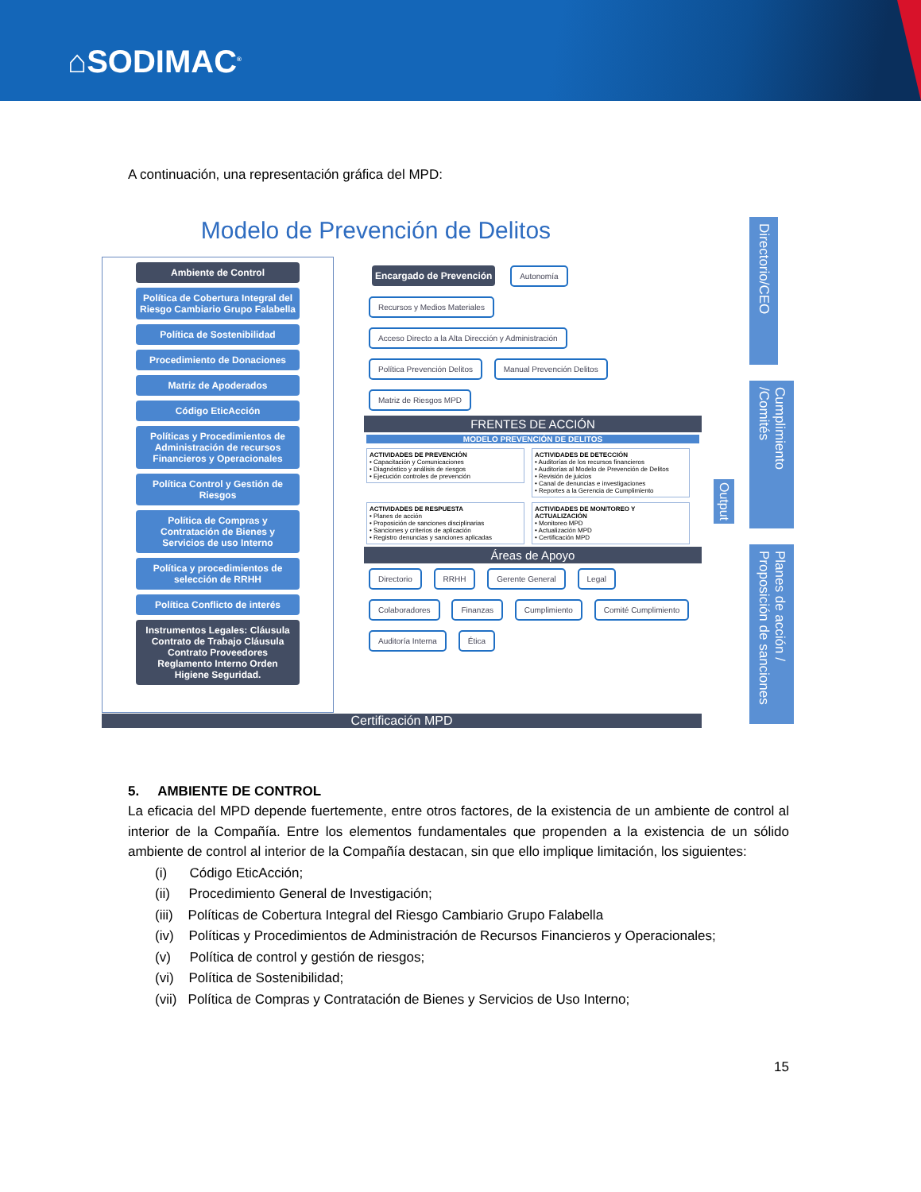⌂SODIMAC<sup>®</sup>
A continuación, una representación gráfica del MPD:
Modelo de Prevención de Delitos
Ambiente de Control
Política de Cobertura Integral del Riesgo Cambiario Grupo Falabella
Política de Sostenibilidad
Procedimiento de Donaciones
Matriz de Apoderados
Código EticAcción
Políticas y Procedimientos de Administración de recursos Financieros y Operacionales
Política Control y Gestión de Riesgos
Política de Compras y Contratación de Bienes y Servicios de uso Interno
Política y procedimientos de selección de RRHH
Política Conflicto de interés
Instrumentos Legales: Cláusula Contrato de Trabajo Cláusula Contrato Proveedores Reglamento Interno Orden Higiene Seguridad.
Encargado de Prevención
Autonomía Recursos y Medios Materiales Acceso Directo a la Alta Dirección y Administración
Política Prevención Delitos Manual Prevención Delitos Matriz de Riesgos MPD
FRENTES DE ACCIÓN
MODELO PREVENCIÓN DE DELITOS
ACTIVIDADES DE PREVENCIÓN
• Capacitación y Comunicaciones
• Diagnóstico y análisis de riesgos
• Ejecución controles de prevención
ACTIVIDADES DE DETECCIÓN
• Auditorías de los recursos financieros
• Auditorías al Modelo de Prevención de Delitos
• Revisión de juicios
• Canal de denuncias e investigaciones
• Reportes a la Gerencia de Cumplimiento
ACTIVIDADES DE RESPUESTA
• Planes de acción
• Proposición de sanciones disciplinarias
• Sanciones y criterios de aplicación
• Registro denuncias y sanciones aplicadas
ACTIVIDADES DE MONITOREO Y ACTUALIZACIÓN
• Monitoreo MPD
• Actualización MPD
• Certificación MPD
Áreas de Apoyo
Directorio RRHH Gerente General Legal Colaboradores Finanzas Cumplimiento Comité Cumplimiento Auditoría Interna Ética
Output
Directorio/CEO
Cumplimiento /Comités
Planes de acción / Proposición de sanciones
Certificación MPD
5. AMBIENTE DE CONTROL
La eficacia del MPD depende fuertemente, entre otros factores, de la existencia de un ambiente de control al interior de la Compañía. Entre los elementos fundamentales que propenden a la existencia de un sólido ambiente de control al interior de la Compañía destacan, sin que ello implique limitación, los siguientes:
(i) Código EticAcción;
(ii) Procedimiento General de Investigación;
(iii) Políticas de Cobertura Integral del Riesgo Cambiario Grupo Falabella
(iv) Políticas y Procedimientos de Administración de Recursos Financieros y Operacionales;
(v) Política de control y gestión de riesgos;
(vi) Política de Sostenibilidad;
(vii) Política de Compras y Contratación de Bienes y Servicios de Uso Interno;
15